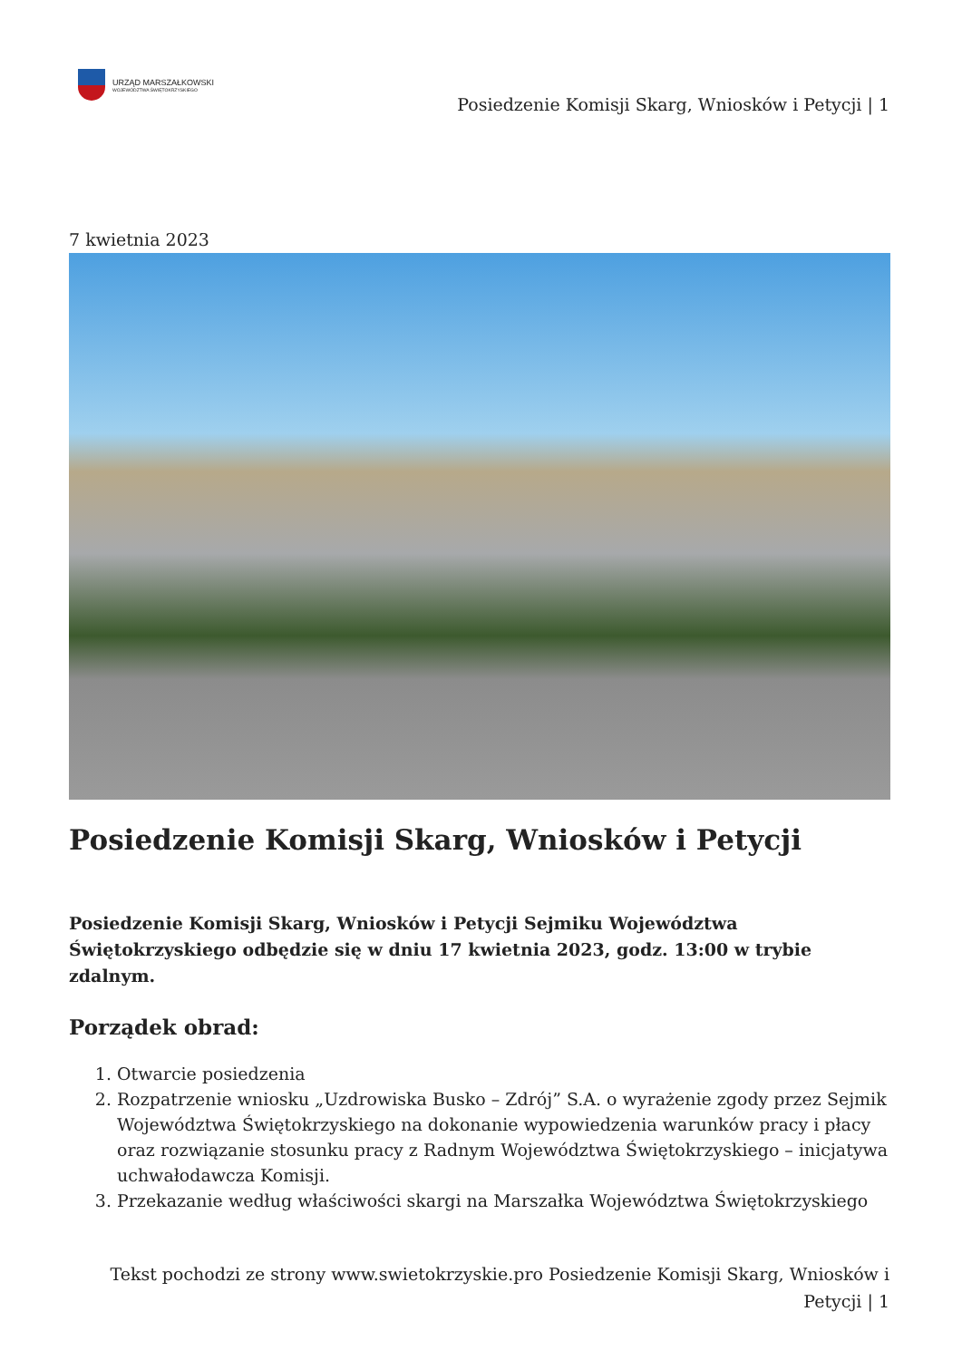URZĄD MARSZAŁKOWSKI
WOJEWÓDZTWA ŚWIĘTOKRZYSKIEGO
Posiedzenie Komisji Skarg, Wniosków i Petycji | 1
7 kwietnia 2023
Posiedzenie Komisji Skarg, Wniosków i Petycji
Posiedzenie Komisji Skarg, Wniosków i Petycji Sejmiku Województwa Świętokrzyskiego odbędzie się w dniu 17 kwietnia 2023, godz. 13:00 w trybie zdalnym.
Porządek obrad:
1. Otwarcie posiedzenia
2. Rozpatrzenie wniosku „Uzdrowiska Busko – Zdrój” S.A. o wyrażenie zgody przez Sejmik Województwa Świętokrzyskiego na dokonanie wypowiedzenia warunków pracy i płacy oraz rozwiązanie stosunku pracy z Radnym Województwa Świętokrzyskiego – inicjatywa uchwałodawcza Komisji.
3. Przekazanie według właściwości skargi na Marszałka Województwa Świętokrzyskiego
Tekst pochodzi ze strony www.swietokrzyskie.pro Posiedzenie Komisji Skarg, Wniosków i Petycji | 1